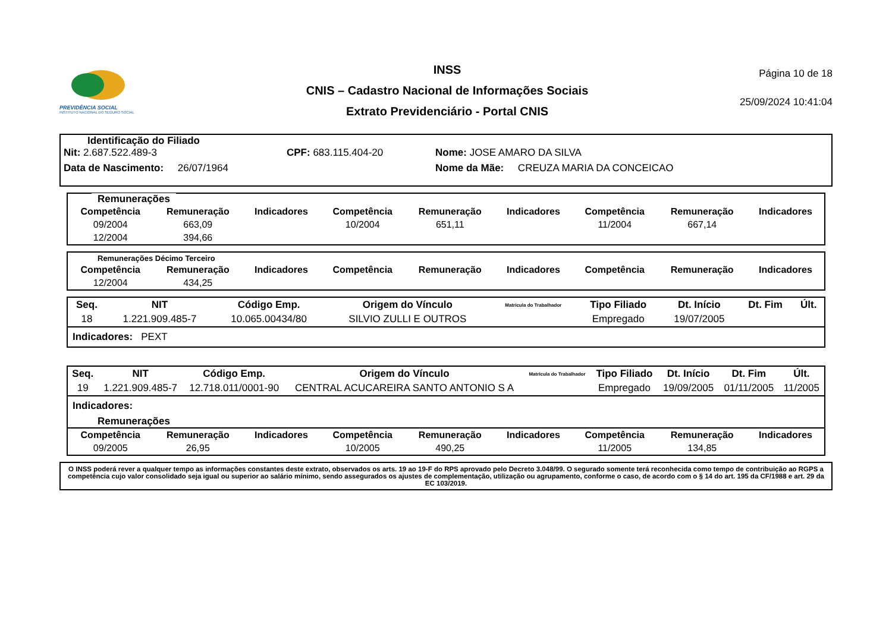PREVIDÊNCIA SOCIAL
INSTITUTO NACIONAL DO SEGURO SOCIAL
INSS
CNIS – Cadastro Nacional de Informações Sociais
Extrato Previdenciário - Portal CNIS
Página 10 de 18
25/09/2024 10:41:04
Identificação do Filiado
Nit: 2.687.522.489-3 CPF: 683.115.404-20 Nome: JOSE AMARO DA SILVA
Data de Nascimento: 26/07/1964 Nome da Mãe: CREUZA MARIA DA CONCEICAO
Remunerações
| Competência | Remuneração | Indicadores | Competência | Remuneração | Indicadores | Competência | Remuneração | Indicadores |
| --- | --- | --- | --- | --- | --- | --- | --- | --- |
| 09/2004 | 663,09 | | 10/2004 | 651,11 | | 11/2004 | 667,14 | |
| 12/2004 | 394,66 | | | | | | | |
Remunerações Décimo Terceiro
| Competência | Remuneração | Indicadores | Competência | Remuneração | Indicadores | Competência | Remuneração | Indicadores |
| --- | --- | --- | --- | --- | --- | --- | --- | --- |
| 12/2004 | 434,25 | | | | | | | |
| Seq. | NIT | Código Emp. | Origem do Vínculo | Matrícula do Trabalhador | Tipo Filiado | Dt. Início | Dt. Fim | Últ. |
| --- | --- | --- | --- | --- | --- | --- | --- | --- |
| 18 | 1.221.909.485-7 | 10.065.00434/80 | SILVIO ZULLI E OUTROS | | Empregado | 19/07/2005 | | |
Indicadores: PEXT
| Seq. | NIT | Código Emp. | Origem do Vínculo | Matrícula do Trabalhador | Tipo Filiado | Dt. Início | Dt. Fim | Últ. |
| --- | --- | --- | --- | --- | --- | --- | --- | --- |
| 19 | 1.221.909.485-7 | 12.718.011/0001-90 | CENTRAL ACUCAREIRA SANTO ANTONIO S A | | Empregado | 19/09/2005 | 01/11/2005 | 11/2005 |
Indicadores:
Remunerações
| Competência | Remuneração | Indicadores | Competência | Remuneração | Indicadores | Competência | Remuneração | Indicadores |
| --- | --- | --- | --- | --- | --- | --- | --- | --- |
| 09/2005 | 26,95 | | 10/2005 | 490,25 | | 11/2005 | 134,85 | |
O INSS poderá rever a qualquer tempo as informações constantes deste extrato, observados os arts. 19 ao 19-F do RPS aprovado pelo Decreto 3.048/99. O segurado somente terá reconhecida como tempo de contribuição ao RGPS a competência cujo valor consolidado seja igual ou superior ao salário mínimo, sendo assegurados os ajustes de complementação, utilização ou agrupamento, conforme o caso, de acordo com o § 14 do art. 195 da CF/1988 e art. 29 da EC 103/2019.